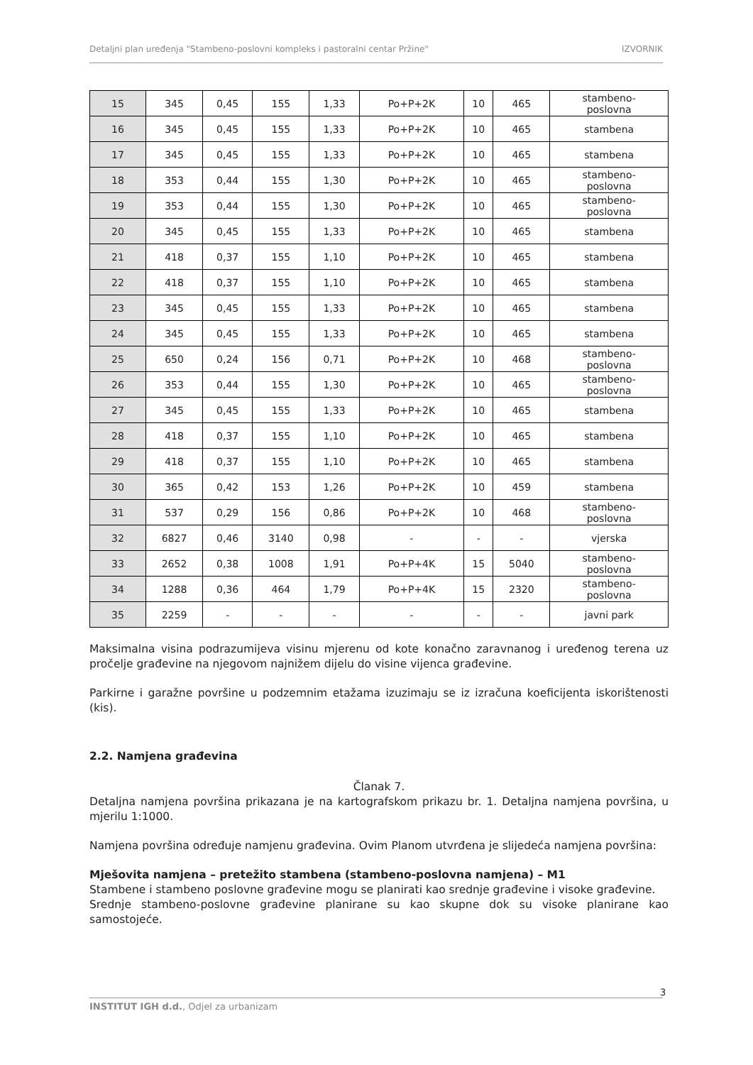Detaljni plan uređenja "Stambeno-poslovni kompleks i pastoralni centar Pržine" IZVORNIK
| 15 | 345 | 0,45 | 155 | 1,33 | Po+P+2K | 10 | 465 | stambeno- poslovna |
| 16 | 345 | 0,45 | 155 | 1,33 | Po+P+2K | 10 | 465 | stambena |
| 17 | 345 | 0,45 | 155 | 1,33 | Po+P+2K | 10 | 465 | stambena |
| 18 | 353 | 0,44 | 155 | 1,30 | Po+P+2K | 10 | 465 | stambeno- poslovna |
| 19 | 353 | 0,44 | 155 | 1,30 | Po+P+2K | 10 | 465 | stambeno- poslovna |
| 20 | 345 | 0,45 | 155 | 1,33 | Po+P+2K | 10 | 465 | stambena |
| 21 | 418 | 0,37 | 155 | 1,10 | Po+P+2K | 10 | 465 | stambena |
| 22 | 418 | 0,37 | 155 | 1,10 | Po+P+2K | 10 | 465 | stambena |
| 23 | 345 | 0,45 | 155 | 1,33 | Po+P+2K | 10 | 465 | stambena |
| 24 | 345 | 0,45 | 155 | 1,33 | Po+P+2K | 10 | 465 | stambena |
| 25 | 650 | 0,24 | 156 | 0,71 | Po+P+2K | 10 | 468 | stambeno- poslovna |
| 26 | 353 | 0,44 | 155 | 1,30 | Po+P+2K | 10 | 465 | stambeno- poslovna |
| 27 | 345 | 0,45 | 155 | 1,33 | Po+P+2K | 10 | 465 | stambena |
| 28 | 418 | 0,37 | 155 | 1,10 | Po+P+2K | 10 | 465 | stambena |
| 29 | 418 | 0,37 | 155 | 1,10 | Po+P+2K | 10 | 465 | stambena |
| 30 | 365 | 0,42 | 153 | 1,26 | Po+P+2K | 10 | 459 | stambena |
| 31 | 537 | 0,29 | 156 | 0,86 | Po+P+2K | 10 | 468 | stambeno- poslovna |
| 32 | 6827 | 0,46 | 3140 | 0,98 | - | - | - | vjerska |
| 33 | 2652 | 0,38 | 1008 | 1,91 | Po+P+4K | 15 | 5040 | stambeno- poslovna |
| 34 | 1288 | 0,36 | 464 | 1,79 | Po+P+4K | 15 | 2320 | stambeno- poslovna |
| 35 | 2259 | - | - | - | - | - | - | javni park |
Maksimalna visina podrazumijeva visinu mjerenu od kote konačno zaravnanog i uređenog terena uz pročelje građevine na njegovom najnižem dijelu do visine vijenca građevine.
Parkirne i garažne površine u podzemnim etažama izuzimaju se iz izračuna koeficijenta iskorištenosti (kis).
2.2. Namjena građevina
Članak 7.
Detaljna namjena površina prikazana je na kartografskom prikazu br. 1. Detaljna namjena površina, u mjerilu 1:1000.
Namjena površina određuje namjenu građevina. Ovim Planom utvrđena je slijedeća namjena površina:
Mješovita namjena – pretežito stambena (stambeno-poslovna namjena) – M1
Stambene i stambeno poslovne građevine mogu se planirati kao srednje građevine i visoke građevine.
Srednje stambeno-poslovne građevine planirane su kao skupne dok su visoke planirane kao samostojeće.
3
INSTITUT IGH d.d., Odjel za urbanizam